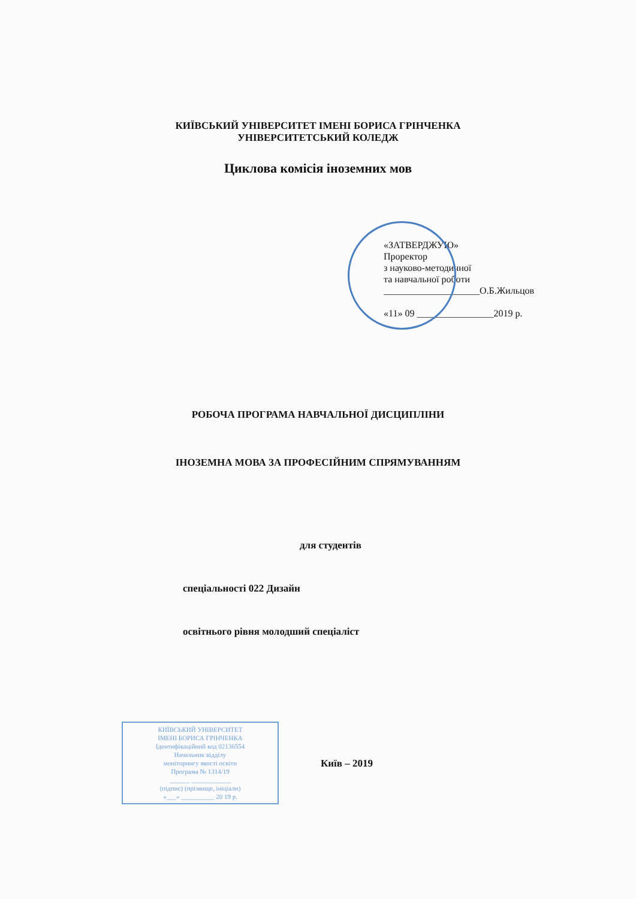КИЇВСЬКИЙ УНІВЕРСИТЕТ ІМЕНІ БОРИСА ГРІНЧЕНКА
УНІВЕРСИТЕТСЬКИЙ КОЛЕДЖ
Циклова комісія іноземних мов
«ЗАТВЕРДЖУЮ»
Проректор
з науково-методичної
та навчальної роботи
____________________О.Б.Жильцов
«11» 09 ________________2019 р.
РОБОЧА ПРОГРАМА НАВЧАЛЬНОЇ ДИСЦИПЛІНИ
ІНОЗЕМНА МОВА ЗА ПРОФЕСІЙНИМ СПРЯМУВАННЯМ
для студентів
спеціальності 022 Дизайн
освітнього рівня молодший спеціаліст
КИЇВСЬКИЙ УНІВЕРСИТЕТ
ІМЕНІ БОРИСА ГРІНЧЕНКА
Ідентифікаційний код 02136554
Начальник відділу
моніторингу якості освіти
Програма № 1314/19
______ ____________
(підпис) (прізвище, ініціали)
«___» __________ 20 19 р.
Київ – 2019